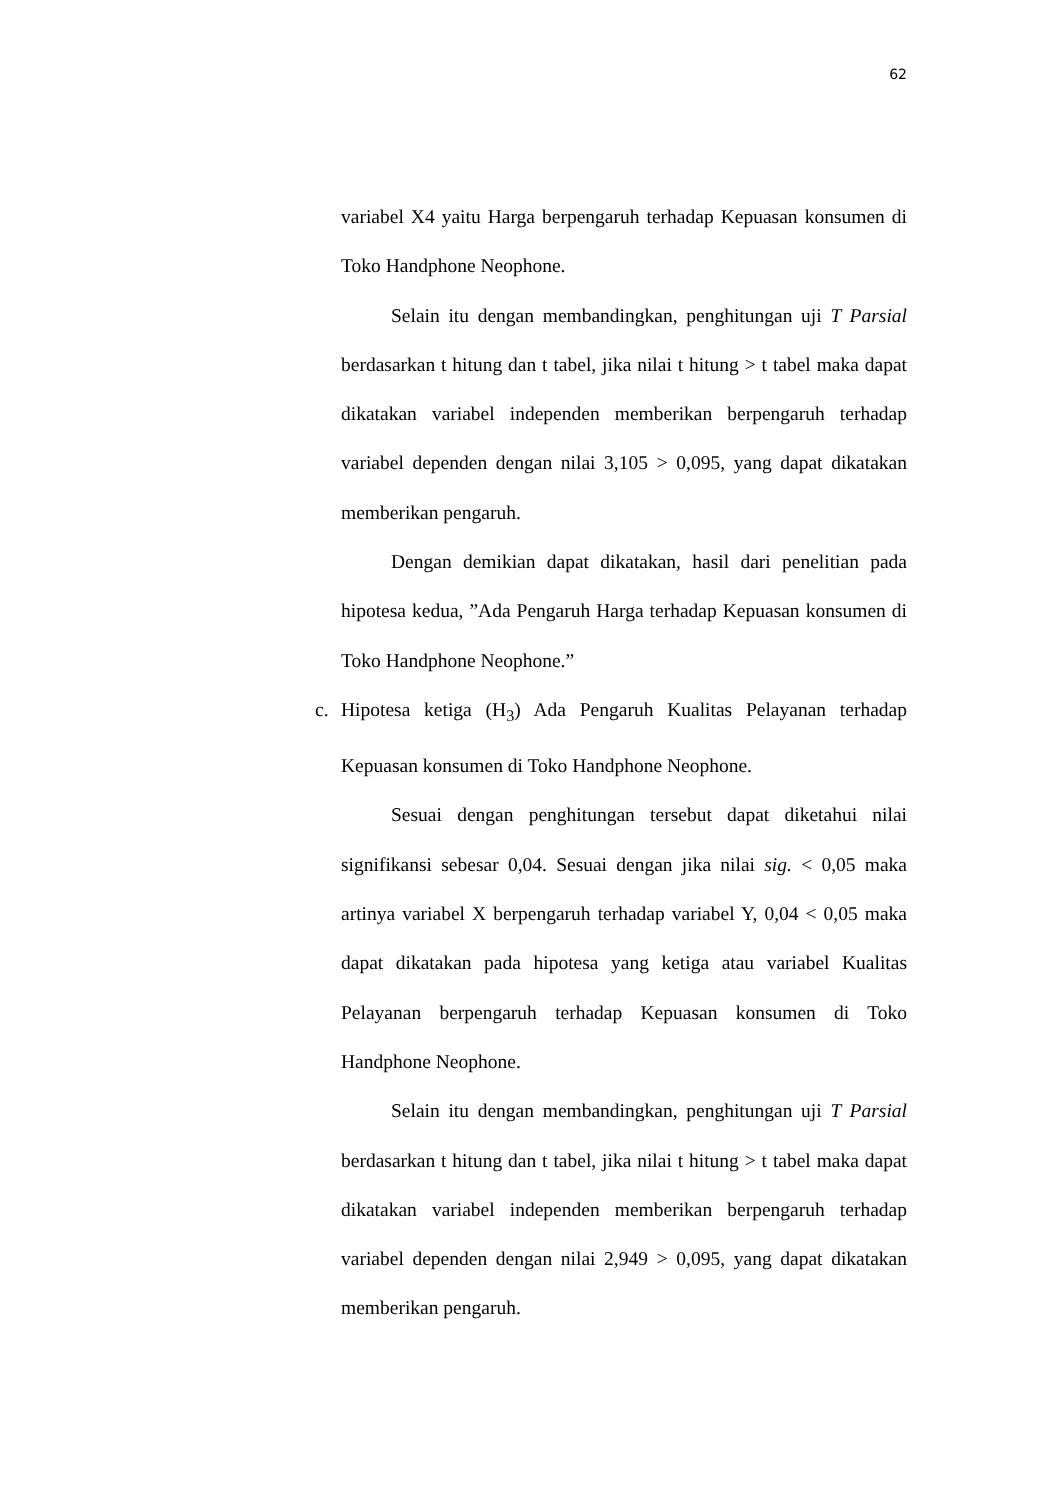62
variabel X4 yaitu Harga berpengaruh terhadap Kepuasan konsumen di Toko Handphone Neophone.
Selain itu dengan membandingkan, penghitungan uji T Parsial berdasarkan t hitung dan t tabel, jika nilai t hitung > t tabel maka dapat dikatakan variabel independen memberikan berpengaruh terhadap variabel dependen dengan nilai 3,105 > 0,095, yang dapat dikatakan memberikan pengaruh.
Dengan demikian dapat dikatakan, hasil dari penelitian pada hipotesa kedua, ”Ada Pengaruh Harga terhadap Kepuasan konsumen di Toko Handphone Neophone.”
c. Hipotesa ketiga (H<sub>3</sub>) Ada Pengaruh Kualitas Pelayanan terhadap Kepuasan konsumen di Toko Handphone Neophone.
Sesuai dengan penghitungan tersebut dapat diketahui nilai signifikansi sebesar 0,04. Sesuai dengan jika nilai sig. < 0,05 maka artinya variabel X berpengaruh terhadap variabel Y, 0,04 < 0,05 maka dapat dikatakan pada hipotesa yang ketiga atau variabel Kualitas Pelayanan berpengaruh terhadap Kepuasan konsumen di Toko Handphone Neophone.
Selain itu dengan membandingkan, penghitungan uji T Parsial berdasarkan t hitung dan t tabel, jika nilai t hitung > t tabel maka dapat dikatakan variabel independen memberikan berpengaruh terhadap variabel dependen dengan nilai 2,949 > 0,095, yang dapat dikatakan memberikan pengaruh.